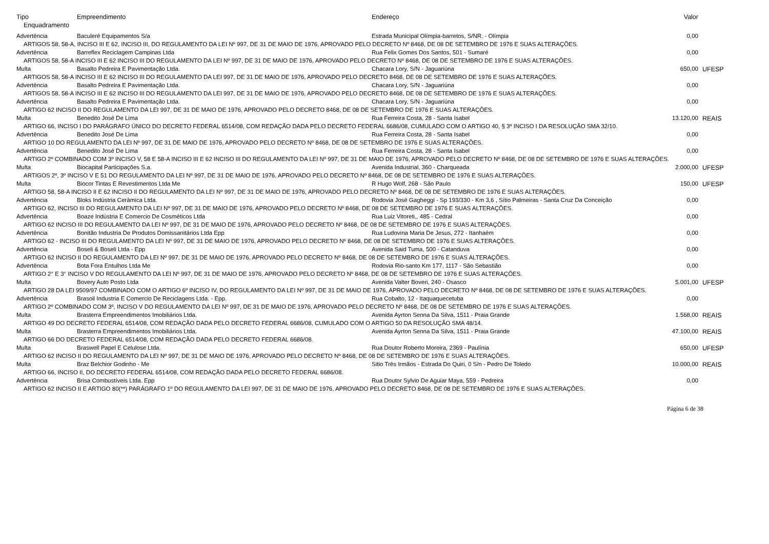| Tipo | Empreendimento | Endereço | Valor | |
| --- | --- | --- | --- | --- |
| Enquadramento | | | | |
| Advertência | Baculerê Equipamentos S/a | Estrada Municipal Olímpia-barretos, S/NR. - Olímpia | 0,00 | |
| ARTIGOS 58, 58-A, INCISO III E 62, INCISO III, DO REGULAMENTO DA LEI Nº 997, DE 31 DE MAIO DE 1976, APROVADO PELO DECRETO Nº 8468, DE 08 DE SETEMBRO DE 1976 E SUAS ALTERAÇÕES. | | | | |
| Advertência | Barreflex Reciclagem Campinas Ltda | Rua Felix Gomes Dos Santos, 501 - Sumaré | 0,00 | |
| ARTIGOS 58, 58-A INCISO III E 62 INCISO III DO REGULAMENTO DA LEI Nº 997, DE 31 DE MAIO DE 1976, APROVADO PELO DECRETO Nº 8468, DE 08 DE SETEMBRO DE 1976 E SUAS ALTERAÇÕES. | | | | |
| Multa | Basalto Pedreira E Pavimentação Ltda. | Chacara Lory, S/N - Jaguariúna | 650,00 | UFESP |
| ARTIGOS 58, 58-A INCISO III E 62 INCISO III DO REGULAMENTO DA LEI 997, DE 31 DE MAIO DE 1976, APROVADO PELO DECRETO 8468, DE 08 DE SETEMBRO DE 1976 E SUAS ALTERAÇÕES. | | | | |
| Advertência | Basalto Pedreira E Pavimentação Ltda. | Chacara Lory, S/N - Jaguariúna | 0,00 | |
| ARTIGOS 58, 58-A INCISO III E 62 INCISO III DO REGULAMENTO DA LEI 997, DE 31 DE MAIO DE 1976, APROVADO PELO DECRETO 8468, DE 08 DE SETEMBRO DE 1976 E SUAS ALTERAÇÕES. | | | | |
| Advertência | Basalto Pedreira E Pavimentação Ltda. | Chacara Lory, S/N - Jaguariúna | 0,00 | |
| ARTIGO 62 INCISO II DO REGULAMENTO DA LEI 997, DE 31 DE MAIO DE 1976, APROVADO PELO DECRETO 8468, DE 08 DE SETEMBRO DE 1976 E SUAS ALTERAÇÕES. | | | | |
| Multa | Benedito José De Lima | Rua Ferreira Costa, 28 - Santa Isabel | 13.120,00 | REAIS |
| ARTIGO 66, INCISO I DO PARÁGRAFO ÚNICO DO DECRETO FEDERAL 6514/08, COM REDAÇÃO DADA PELO DECRETO FEDERAL 6686/08, CUMULADO COM O ARTIGO 40, § 3º INCISO I DA RESOLUÇÃO SMA 32/10. | | | | |
| Advertência | Benedito José De Lima | Rua Ferreira Costa, 28 - Santa Isabel | 0,00 | |
| ARTIGO 10 DO REGULAMENTO DA LEI Nº 997, DE 31 DE MAIO DE 1976, APROVADO PELO DECRETO Nº 8468, DE 08 DE SETEMBRO DE 1976 E SUAS ALTERAÇÕES. | | | | |
| Advertência | Benedito José De Lima | Rua Ferreira Costa, 28 - Santa Isabel | 0,00 | |
| ARTIGO 2º COMBINADO COM 3º INCISO V, 58 E 58-A INCISO III E 62 INCISO III DO REGULAMENTO DA LEI Nº 997, DE 31 DE MAIO DE 1976, APROVADO PELO DECRETO Nº 8468, DE 08 DE SETEMBRO DE 1976 E SUAS ALTERAÇÕES. | | | | |
| Multa | Biocapital Participações S.a. | Avenida Industrial, 360 - Charqueada | 2.000,00 | UFESP |
| ARTIGOS 2º, 3º INCISO V E 51 DO REGULAMENTO DA LEI Nº 997, DE 31 DE MAIO DE 1976, APROVADO PELO DECRETO Nº 8468, DE 08 DE SETEMBRO DE 1976 E SUAS ALTERAÇÕES. | | | | |
| Multa | Biocor Tintas E Revestimentos Ltda Me | R Hugo Wolf, 268 - São Paulo | 150,00 | UFESP |
| ARTIGO 58, 58-A INCISO II E 62 INCISO II DO REGULAMENTO DA LEI Nº 997, DE 31 DE MAIO DE 1976, APROVADO PELO DECRETO Nº 8468, DE 08 DE SETEMBRO DE 1976 E SUAS ALTERAÇÕES. | | | | |
| Advertência | Bloks Indústria Cerâmica Ltda. | Rodovia José Gagheggi - Sp 193/330 - Km 3,6 , Sítio Palmeiras - Santa Cruz Da Conceição | 0,00 | |
| ARTIGO 62, INCISO III DO REGULAMENTO DA LEI Nº 997, DE 31 DE MAIO DE 1976, APROVADO PELO DECRETO Nº 8468, DE 08 DE SETEMBRO DE 1976 E SUAS ALTERAÇÕES. | | | | |
| Advertência | Boaze Indústria E Comercio De Cosméticos Ltda | Rua Luiz Vitoreti,, 485 - Cedral | 0,00 | |
| ARTIGO 62 INCISO III DO REGULAMENTO DA LEI Nº 997, DE 31 DE MAIO DE 1976, APROVADO PELO DECRETO Nº 8468, DE 08 DE SETEMBRO DE 1976 E SUAS ALTERAÇÕES. | | | | |
| Advertência | Bonitão Industria De Produtos Domissanitários Ltda Epp | Rua Ludovina Maria De Jesus, 272 - Itanhaém | 0,00 | |
| ARTIGO 62 - INCISO III DO REGULAMENTO DA LEI Nº 997, DE 31 DE MAIO DE 1976, APROVADO PELO DECRETO Nº 8468, DE 08 DE SETEMBRO DE 1976 E SUAS ALTERAÇÕES. | | | | |
| Advertência | Boseli & Boseli Ltda - Epp | Avenida Said Tuma, 500 - Catanduva | 0,00 | |
| ARTIGO 62 INCISO II DO REGULAMENTO DA LEI Nº 997, DE 31 DE MAIO DE 1976, APROVADO PELO DECRETO Nº 8468, DE 08 DE SETEMBRO DE 1976 E SUAS ALTERAÇÕES. | | | | |
| Advertência | Bota Fora Entulhos Ltda Me | Rodovia Rio-santo Km 177, 1117 - São Sebastião | 0,00 | |
| ARTIGO 2° E 3° INCISO V DO REGULAMENTO DA LEI Nº 997, DE 31 DE MAIO DE 1976, APROVADO PELO DECRETO Nº 8468, DE 08 DE SETEMBRO DE 1976 E SUAS ALTERAÇÕES. | | | | |
| Multa | Bovery Auto Posto Ltda | Avenida Valter Boveri, 240 - Osasco | 5.001,00 | UFESP |
| ARTIGO 28 DA LEI 9509/97 COMBINADO COM O ARTIGO 6º INCISO IV, DO REGULAMENTO DA LEI Nº 997, DE 31 DE MAIO DE 1976, APROVADO PELO DECRETO Nº 8468, DE 08 DE SETEMBRO DE 1976 E SUAS ALTERAÇÕES. | | | | |
| Advertência | Brasoil Industria E Comercio De Reciclagens Ltda. - Epp. | Rua Cobalto, 12 - Itaquaquecetuba | 0,00 | |
| ARTIGO 2º COMBINADO COM 3º, INCISO V DO REGULAMENTO DA LEI Nº 997, DE 31 DE MAIO DE 1976, APROVADO PELO DECRETO Nº 8468, DE 08 DE SETEMBRO DE 1976 E SUAS ALTERAÇÕES. | | | | |
| Multa | Brasterra Empreendimentos Imobiliários Ltda. | Avenida Ayrton Senna Da Silva, 1511 - Praia Grande | 1.568,00 | REAIS |
| ARTIGO 49 DO DECRETO FEDERAL 6514/08, COM REDAÇÃO DADA PELO DECRETO FEDERAL 6686/08, CUMULADO COM O ARTIGO 50 DA RESOLUÇÃO SMA 48/14. | | | | |
| Multa | Brasterra Empreendimentos Imobiliários Ltda. | Avenida Ayrton Senna Da Silva, 1511 - Praia Grande | 47.100,00 | REAIS |
| ARTIGO 66 DO DECRETO FEDERAL 6514/08, COM REDAÇÃO DADA PELO DECRETO FEDERAL 6686/08. | | | | |
| Multa | Braswell Papel E Celulose Ltda. | Rua Doutor Roberto Moreira, 2369 - Paulínia | 650,00 | UFESP |
| ARTIGO 62 INCISO II DO REGULAMENTO DA LEI Nº 997, DE 31 DE MAIO DE 1976, APROVADO PELO DECRETO Nº 8468, DE 08 DE SETEMBRO DE 1976 E SUAS ALTERAÇÕES. | | | | |
| Multa | Braz Belchior Godinho - Me | Sitio Três Irmãos - Estrada Do Quiri, 0 S/n - Pedro De Toledo | 10.000,00 | REAIS |
| ARTIGO 66, INCISO II, DO DECRETO FEDERAL 6514/08, COM REDAÇÃO DADA PELO DECRETO FEDERAL 6686/08. | | | | |
| Advertência | Brisa Combustíveis Ltda. Epp | Rua Doutor Sylvio De Aguiar Maya, 559 - Pedreira | 0,00 | |
| ARTIGO 62 INCISO II E ARTIGO 80(**) PARÁGRAFO 1º DO REGULAMENTO DA LEI 997, DE 31 DE MAIO DE 1976, APROVADO PELO DECRETO 8468, DE 08 DE SETEMBRO DE 1976 E SUAS ALTERAÇÕES. | | | | |
Página 6 de 38